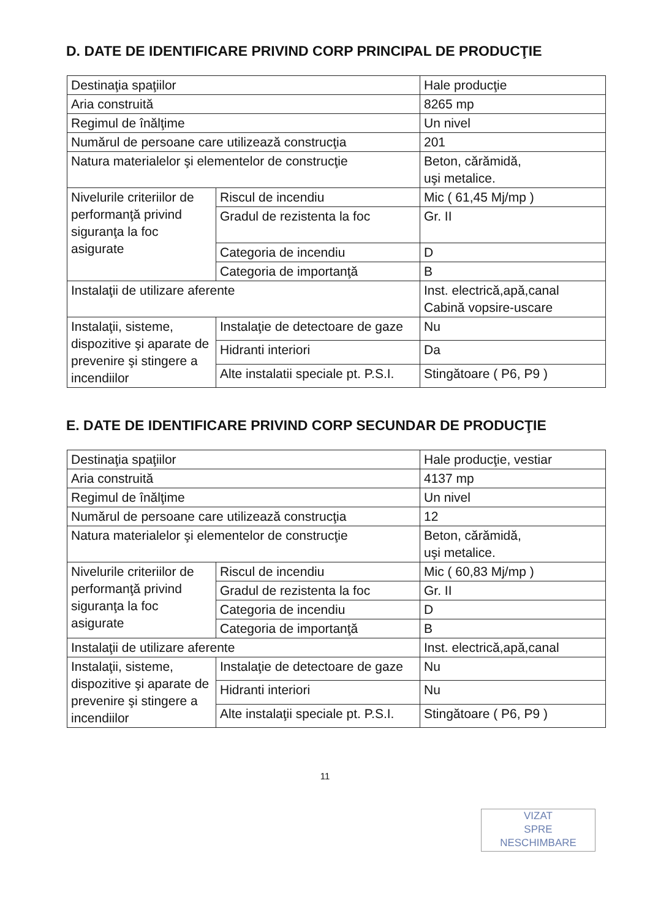D. DATE DE IDENTIFICARE PRIVIND CORP PRINCIPAL DE PRODUCŢIE
| Destinaţia spaţiilor | | Hale producţie |
| Aria construită | | 8265 mp |
| Regimul de înălţime | | Un nivel |
| Numărul de persoane care utilizează construcţia | | 201 |
| Natura materialelor şi elementelor de construcţie | | Beton, cărămidă, uşi metalice. |
| Nivelurile criteriilor de performanţă privind siguranţa la foc asigurate | Riscul de incendiu | Mic ( 61,45 Mj/mp ) |
| | Gradul de rezistenta la foc | Gr. II |
| | Categoria de incendiu | D |
| | Categoria de importanţă | B |
| Instalaţii de utilizare aferente | | Inst. electrică,apă,canal Cabină vopsire-uscare |
| Instalaţii, sisteme, dispozitive şi aparate de prevenire şi stingere a incendiilor | Instalaţie de detectoare de gaze | Nu |
| | Hidranti interiori | Da |
| | Alte instalatii speciale pt. P.S.I. | Stingătoare ( P6, P9 ) |
E. DATE DE IDENTIFICARE PRIVIND CORP SECUNDAR DE PRODUCŢIE
| Destinaţia spaţiilor | | Hale producţie, vestiar |
| Aria construită | | 4137 mp |
| Regimul de înălţime | | Un nivel |
| Numărul de persoane care utilizează construcţia | | 12 |
| Natura materialelor şi elementelor de construcţie | | Beton, cărămidă, uşi metalice. |
| Nivelurile criteriilor de performanţă privind siguranţa la foc asigurate | Riscul de incendiu | Mic ( 60,83 Mj/mp ) |
| | Gradul de rezistenta la foc | Gr. II |
| | Categoria de incendiu | D |
| | Categoria de importanţă | B |
| Instalaţii de utilizare aferente | | Inst. electrică,apă,canal |
| Instalaţii, sisteme, dispozitive şi aparate de prevenire şi stingere a incendiilor | Instalaţie de detectoare de gaze | Nu |
| | Hidranti interiori | Nu |
| | Alte instalaţii speciale pt. P.S.I. | Stingătoare ( P6, P9 ) |
11
VIZAT
SPRE
NESCHIMBARE